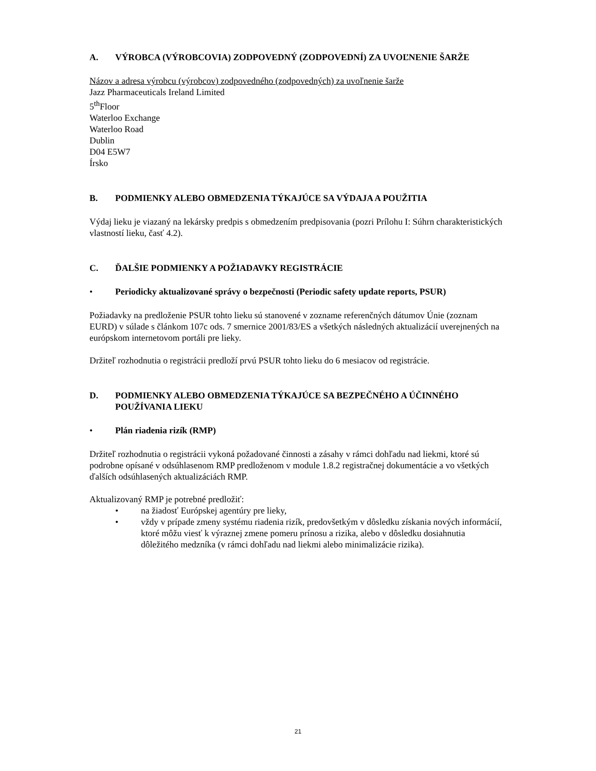A. VÝROBCA (VÝROBCOVIA) ZODPOVEDNÝ (ZODPOVEDNÍ) ZA UVOĽNENIE ŠARŽE
Názov a adresa výrobcu (výrobcov) zodpovedného (zodpovedných) za uvoľnenie šarže
Jazz Pharmaceuticals Ireland Limited
5<sup>th</sup>Floor
Waterloo Exchange
Waterloo Road
Dublin
D04 E5W7
Írsko
B. PODMIENKY ALEBO OBMEDZENIA TÝKAJÚCE SA VÝDAJA A POUŽITIA
Výdaj lieku je viazaný na lekársky predpis s obmedzením predpisovania (pozri Prílohu I: Súhrn charakteristických vlastností lieku, časť 4.2).
C. ĎALŠIE PODMIENKY A POŽIADAVKY REGISTRÁCIE
• Periodicky aktualizované správy o bezpečnosti (Periodic safety update reports, PSUR)
Požiadavky na predloženie PSUR tohto lieku sú stanovené v zozname referenčných dátumov Únie (zoznam EURD) v súlade s článkom 107c ods. 7 smernice 2001/83/ES a všetkých následných aktualizácií uverejnených na európskom internetovom portáli pre lieky.
Držiteľ rozhodnutia o registrácii predloží prvú PSUR tohto lieku do 6 mesiacov od registrácie.
D. PODMIENKY ALEBO OBMEDZENIA TÝKAJÚCE SA BEZPEČNÉHO A ÚČINNÉHO POUŽÍVANIA LIEKU
• Plán riadenia rizík (RMP)
Držiteľ rozhodnutia o registrácii vykoná požadované činnosti a zásahy v rámci dohľadu nad liekmi, ktoré sú podrobne opísané v odsúhlasenom RMP predloženom v module 1.8.2 registračnej dokumentácie a vo všetkých ďalších odsúhlasených aktualizáciách RMP.
Aktualizovaný RMP je potrebné predložiť:
• na žiadosť Európskej agentúry pre lieky,
• vždy v prípade zmeny systému riadenia rizík, predovšetkým v dôsledku získania nových informácií, ktoré môžu viesť k výraznej zmene pomeru prínosu a rizika, alebo v dôsledku dosiahnutia dôležitého medzníka (v rámci dohľadu nad liekmi alebo minimalizácie rizika).
21